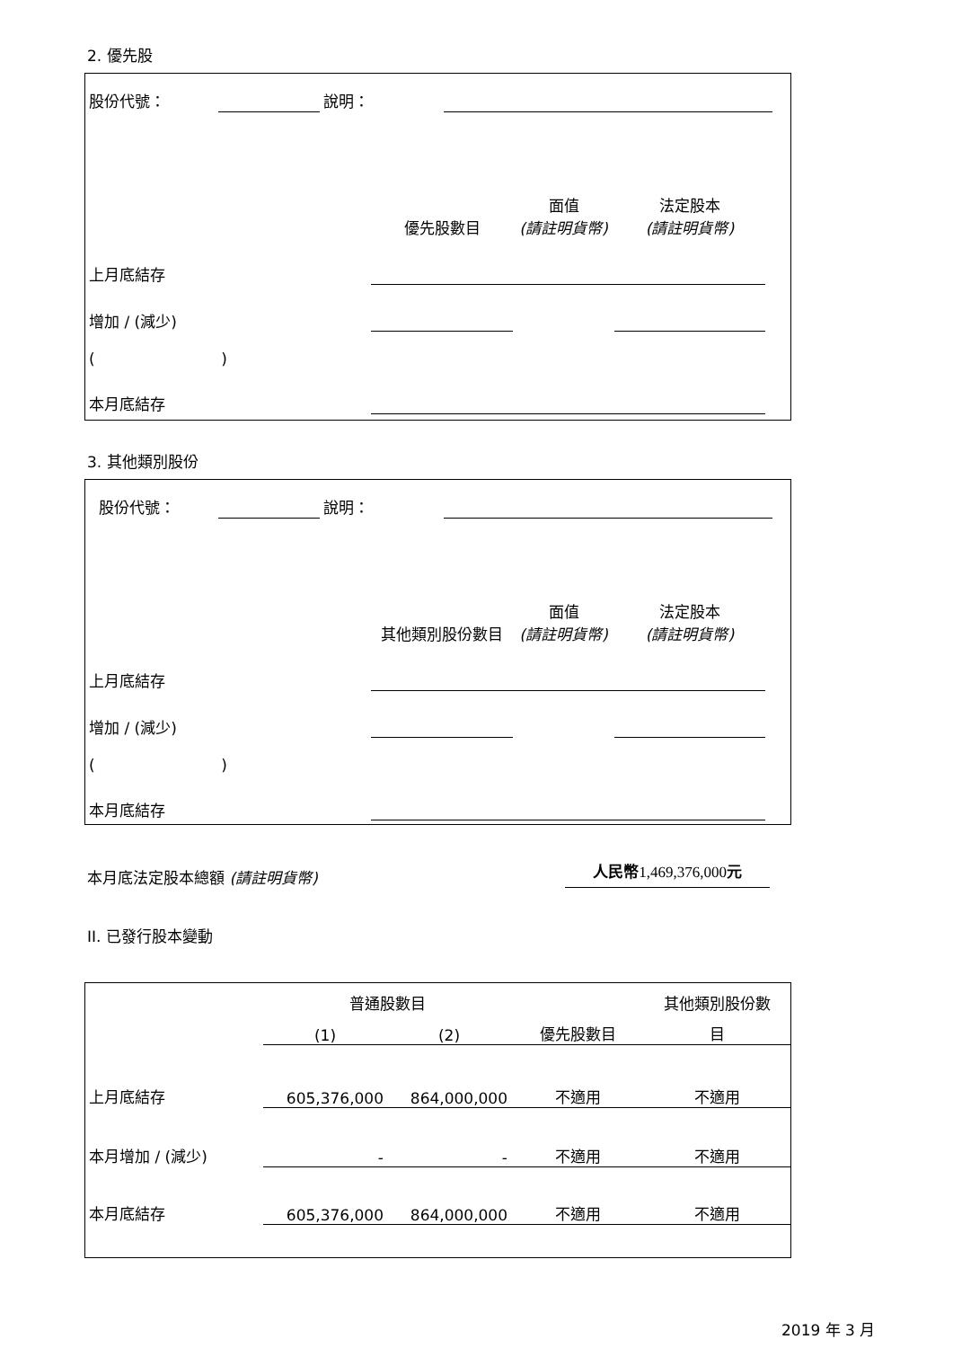2. 優先股
| 股份代號： | | 說明： | | |
| | 優先股數目 | 面值 (請註明貨幣) | 法定股本 (請註明貨幣) | |
| 上月底結存 | | | | |
| 增加 / (減少) | | | | |
| ( ) | | | | |
| 本月底結存 | | | | |
3. 其他類別股份
| 股份代號： | | 說明： | | |
| | 其他類別股份數目 | 面值 (請註明貨幣) | 法定股本 (請註明貨幣) | |
| 上月底結存 | | | | |
| 增加 / (減少) | | | | |
| ( ) | | | | |
| 本月底結存 | | | | |
| 本月底法定股本總額 (請註明貨幣) | 人民幣 1,469,376,000 元 |
II. 已發行股本變動
| | 普通股數目 | | | 其他類別股份數 |
| | (1) | (2) | 優先股數目 | 目 |
| 上月底結存 | 605,376,000 | 864,000,000 | 不適用 | 不適用 |
| 本月增加 / (減少) | - | - | 不適用 | 不適用 |
| 本月底結存 | 605,376,000 | 864,000,000 | 不適用 | 不適用 |
2019 年 3 月